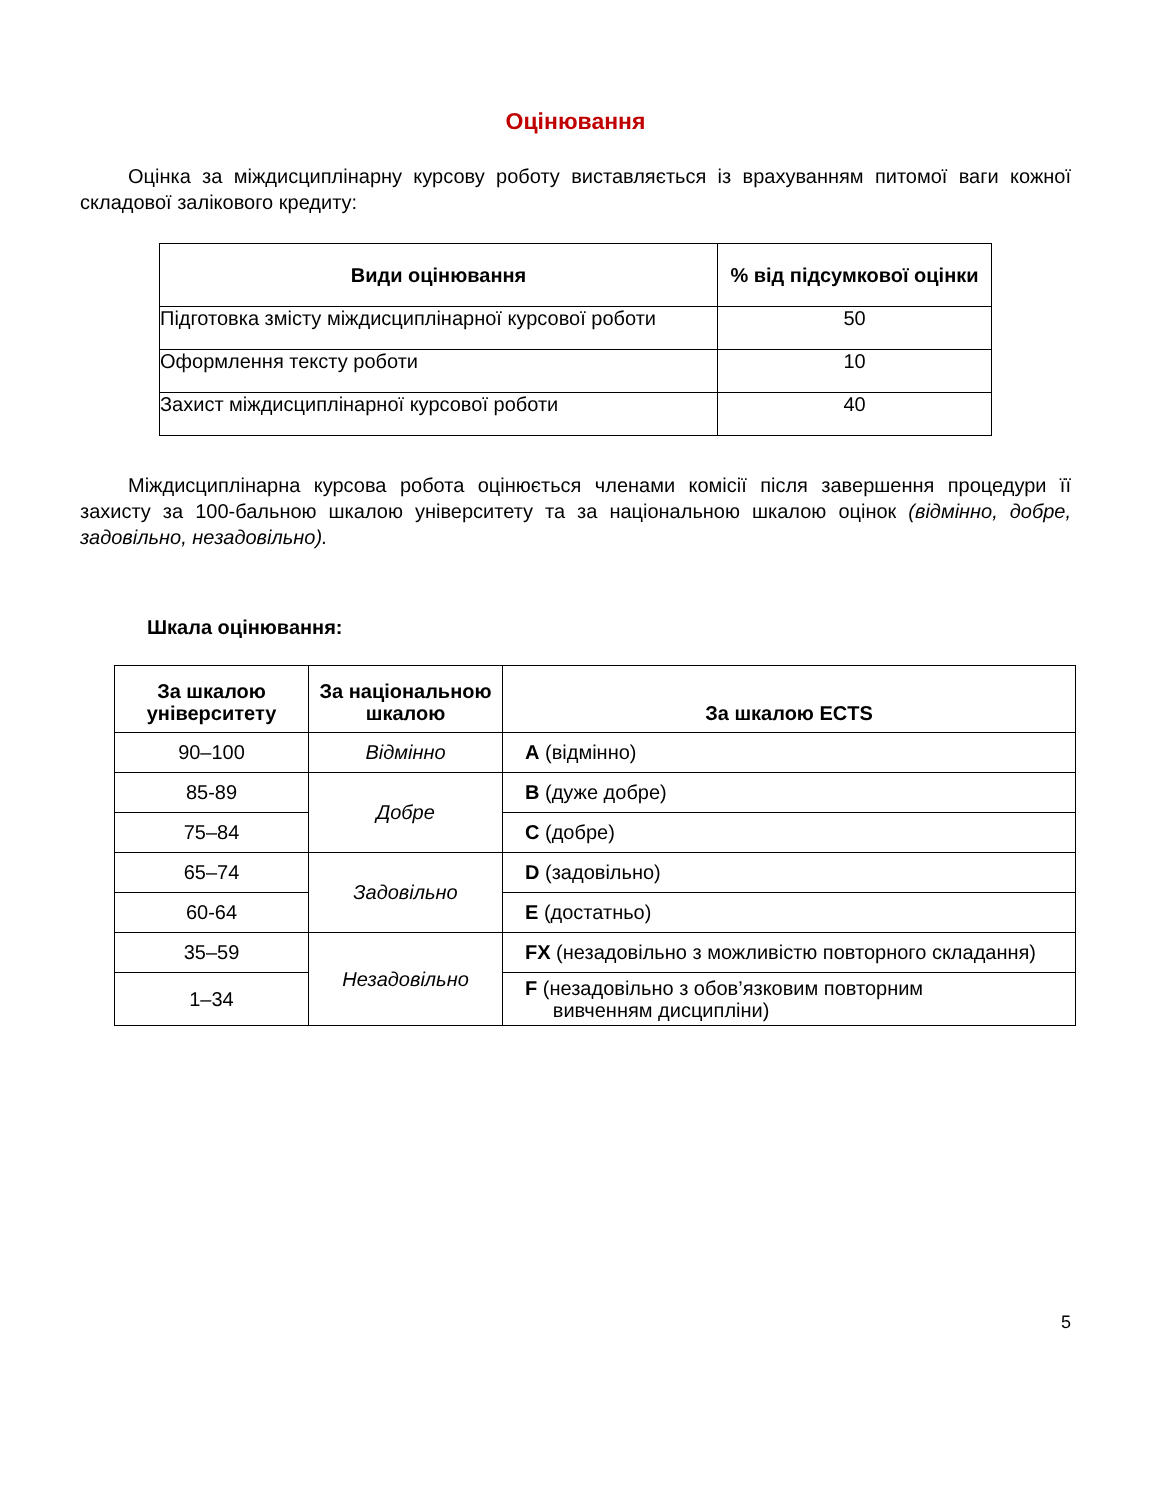Оцінювання
Оцінка за міждисциплінарну курсову роботу виставляється із врахуванням питомої ваги кожної складової залікового кредиту:
| Види оцінювання | % від підсумкової оцінки |
| --- | --- |
| Підготовка змісту міждисциплінарної курсової роботи | 50 |
| Оформлення тексту роботи | 10 |
| Захист міждисциплінарної курсової роботи | 40 |
Міждисциплінарна курсова робота оцінюється членами комісії після завершення процедури її захисту за 100-бальною шкалою університету та за національною шкалою оцінок (відмінно, добре, задовільно, незадовільно).
Шкала оцінювання:
| За шкалою університету | За національною шкалою | За шкалою ECTS |
| --- | --- | --- |
| 90–100 | Відмінно | A (відмінно) |
| 85-89 | Добре | B (дуже добре) |
| 75–84 | | C (добре) |
| 65–74 | Задовільно | D (задовільно) |
| 60-64 | | E (достатньо) |
| 35–59 | Незадовільно | FX (незадовільно з можливістю повторного складання) |
| 1–34 | | F (незадовільно з обов’язковим повторним вивченням дисципліни) |
5